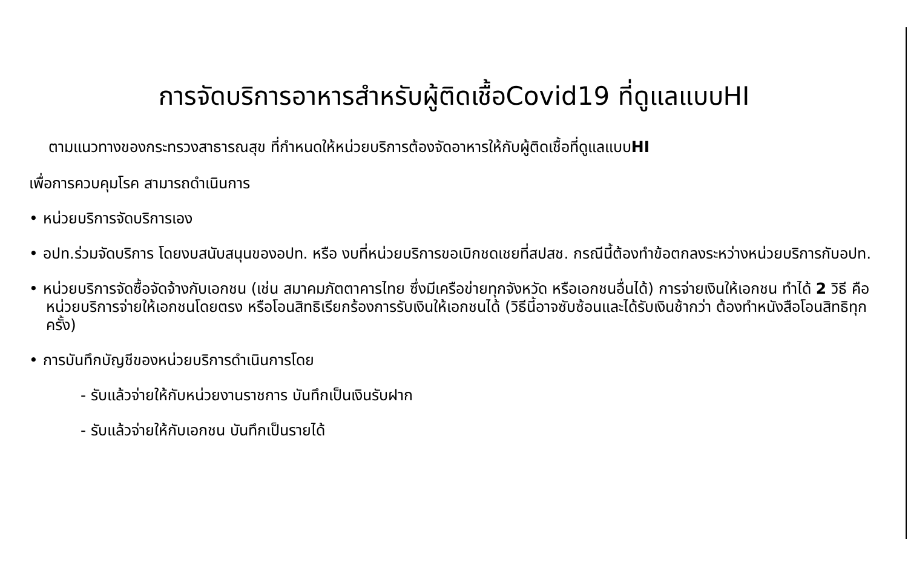การจัดบริการอาหารสำหรับผู้ติดเชื้อCovid19 ที่ดูแลแบบHI
ตามแนวทางของกระทรวงสาธารณสุข ที่กำหนดให้หน่วยบริการต้องจัดอาหารให้กับผู้ติดเชื้อที่ดูแลแบบHI
เพื่อการควบคุมโรค สามารถดำเนินการ
• หน่วยบริการจัดบริการเอง
• อปท.ร่วมจัดบริการ โดยงบสนับสนุนของอปท. หรือ งบที่หน่วยบริการขอเบิกชดเชยที่สปสช. กรณีนี้ต้องทำข้อตกลงระหว่างหน่วยบริการกับอปท.
• หน่วยบริการจัดซื้อจัดจ้างกับเอกชน (เช่น สมาคมภัตตาคารไทย ซึ่งมีเครือข่ายทุกจังหวัด หรือเอกชนอื่นได้) การจ่ายเงินให้เอกชน ทำได้ 2 วิธี คือ หน่วยบริการจ่ายให้เอกชนโดยตรง หรือโอนสิทธิเรียกร้องการรับเงินให้เอกชนได้ (วิธีนี้อาจซับซ้อนและได้รับเงินช้ากว่า ต้องทำหนังสือโอนสิทธิทุกครั้ง)
• การบันทึกบัญชีของหน่วยบริการดำเนินการโดย
- รับแล้วจ่ายให้กับหน่วยงานราชการ บันทึกเป็นเงินรับฝาก
- รับแล้วจ่ายให้กับเอกชน บันทึกเป็นรายได้